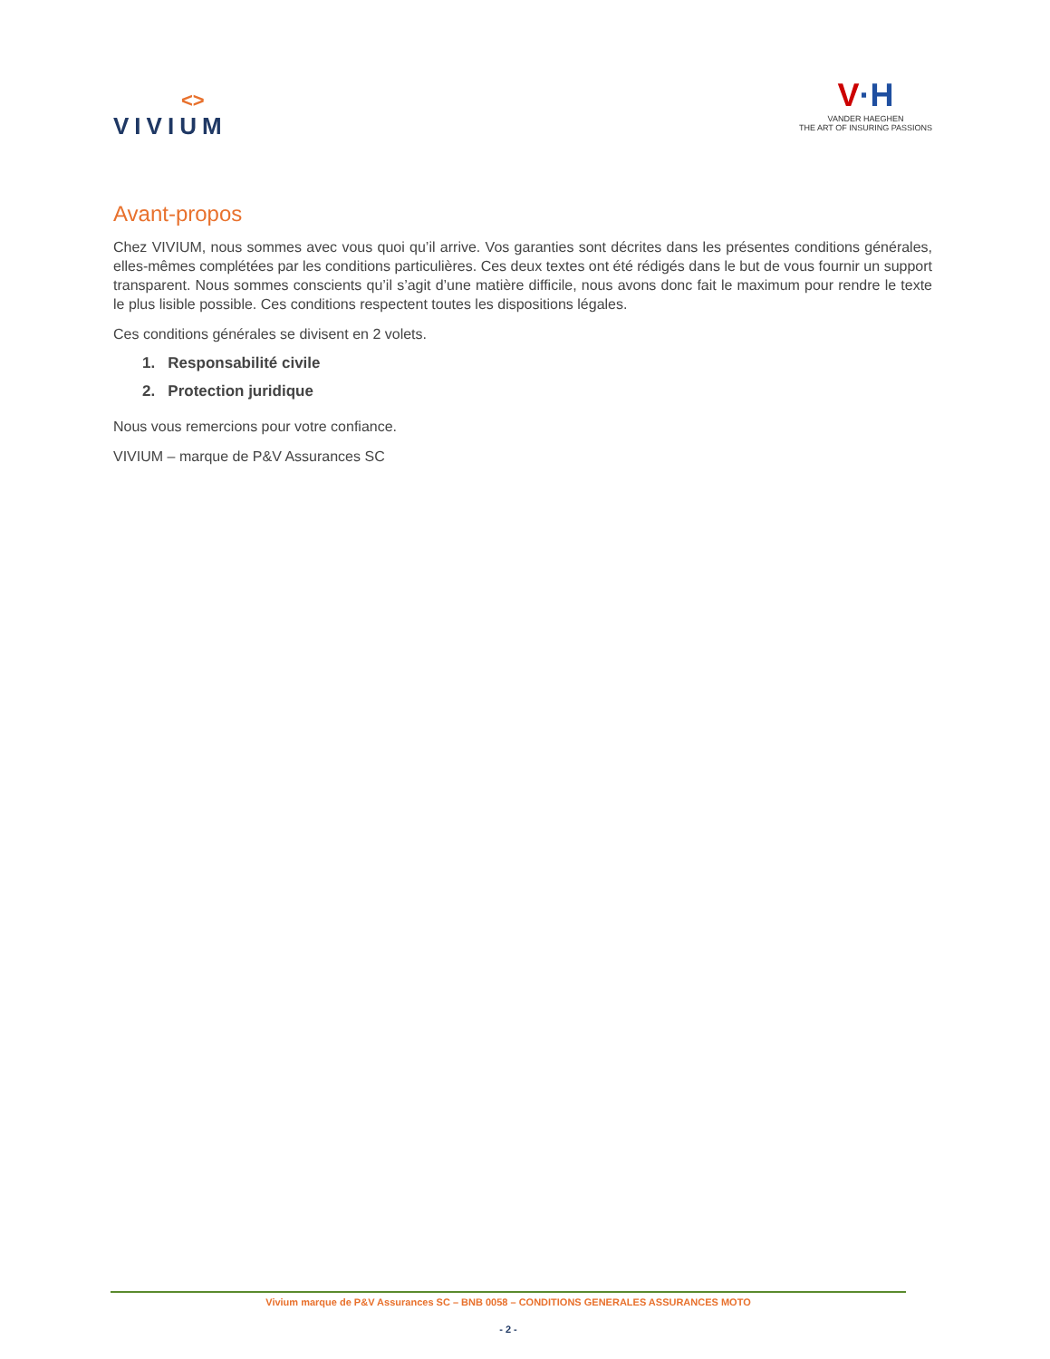<>
VIVIUM
V·H
VANDER HAEGHEN
THE ART OF INSURING PASSIONS
Avant-propos
Chez VIVIUM, nous sommes avec vous quoi qu’il arrive. Vos garanties sont décrites dans les présentes conditions générales, elles-mêmes complétées par les conditions particulières. Ces deux textes ont été rédigés dans le but de vous fournir un support transparent. Nous sommes conscients qu’il s’agit d’une matière difficile, nous avons donc fait le maximum pour rendre le texte le plus lisible possible. Ces conditions respectent toutes les dispositions légales.
Ces conditions générales se divisent en 2 volets.
1. Responsabilité civile
2. Protection juridique
Nous vous remercions pour votre confiance.
VIVIUM – marque de P&V Assurances SC
Vivium marque de P&V Assurances SC – BNB 0058 – CONDITIONS GENERALES ASSURANCES MOTO
- 2 -